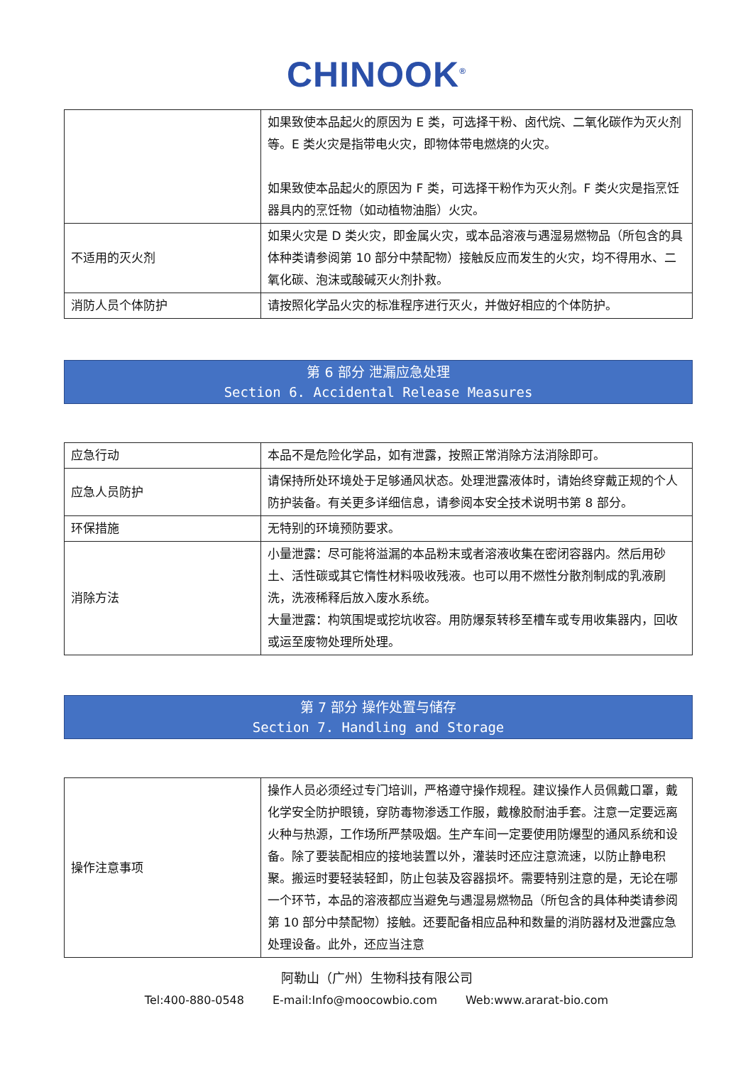CHINOOK<sup>®</sup>
| | 如果致使本品起火的原因为 E 类，可选择干粉、卤代烷、二氧化碳作为灭火剂等。E 类火灾是指带电火灾，即物体带电燃烧的火灾。 如果致使本品起火的原因为 F 类，可选择干粉作为灭火剂。F 类火灾是指烹饪器具内的烹饪物（如动植物油脂）火灾。 |
| 不适用的灭火剂 | 如果火灾是 D 类火灾，即金属火灾，或本品溶液与遇湿易燃物品（所包含的具体种类请参阅第 10 部分中禁配物）接触反应而发生的火灾，均不得用水、二氧化碳、泡沫或酸碱灭火剂扑救。 |
| 消防人员个体防护 | 请按照化学品火灾的标准程序进行灭火，并做好相应的个体防护。 |
第 6 部分 泄漏应急处理
Section 6. Accidental Release Measures
| 应急行动 | 本品不是危险化学品，如有泄露，按照正常消除方法消除即可。 |
| 应急人员防护 | 请保持所处环境处于足够通风状态。处理泄露液体时，请始终穿戴正规的个人防护装备。有关更多详细信息，请参阅本安全技术说明书第 8 部分。 |
| 环保措施 | 无特别的环境预防要求。 |
| 消除方法 | 小量泄露：尽可能将溢漏的本品粉末或者溶液收集在密闭容器内。然后用砂土、活性碳或其它惰性材料吸收残液。也可以用不燃性分散剂制成的乳液刷洗，洗液稀释后放入废水系统。 大量泄露：构筑围堤或挖坑收容。用防爆泵转移至槽车或专用收集器内，回收或运至废物处理所处理。 |
第 7 部分 操作处置与储存
Section 7. Handling and Storage
| 操作注意事项 | 操作人员必须经过专门培训，严格遵守操作规程。建议操作人员佩戴口罩，戴化学安全防护眼镜，穿防毒物渗透工作服，戴橡胶耐油手套。注意一定要远离火种与热源，工作场所严禁吸烟。生产车间一定要使用防爆型的通风系统和设备。除了要装配相应的接地装置以外，灌装时还应注意流速，以防止静电积聚。搬运时要轻装轻卸，防止包装及容器损坏。需要特别注意的是，无论在哪一个环节，本品的溶液都应当避免与遇湿易燃物品（所包含的具体种类请参阅第 10 部分中禁配物）接触。还要配备相应品种和数量的消防器材及泄露应急处理设备。此外，还应当注意 |
阿勒山（广州）生物科技有限公司
Tel:400-880-0548 E-mail:Info@moocowbio.com Web:www.ararat-bio.com